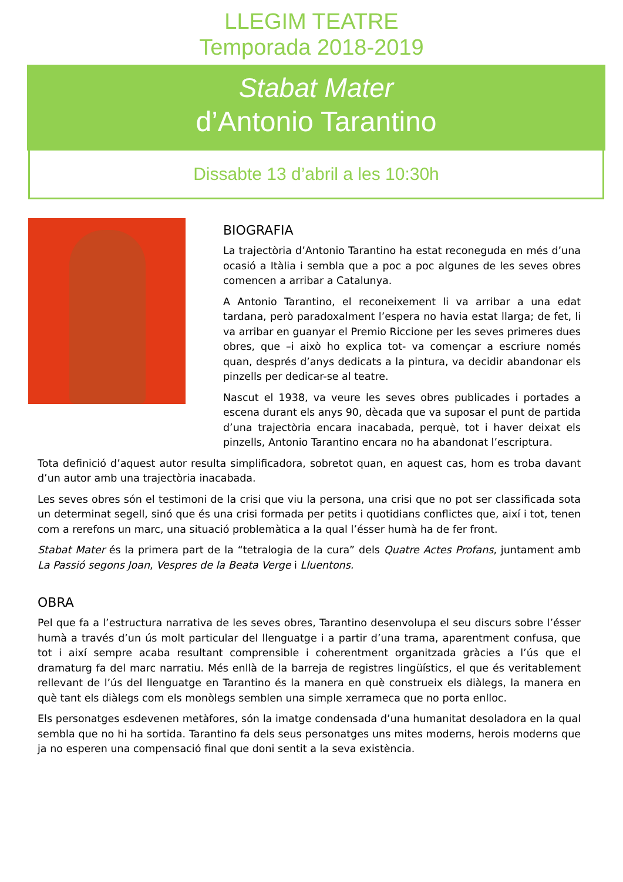LLEGIM TEATRE
Temporada 2018-2019
Stabat Mater
d’Antonio Tarantino
Dissabte 13 d’abril a les 10:30h
BIOGRAFIA
La trajectòria d’Antonio Tarantino ha estat reconeguda en més d’una ocasió a Itàlia i sembla que a poc a poc algunes de les seves obres comencen a arribar a Catalunya.
A Antonio Tarantino, el reconeixement li va arribar a una edat tardana, però paradoxalment l’espera no havia estat llarga; de fet, li va arribar en guanyar el Premio Riccione per les seves primeres dues obres, que –i això ho explica tot- va començar a escriure només quan, després d’anys dedicats a la pintura, va decidir abandonar els pinzells per dedicar-se al teatre.
Nascut el 1938, va veure les seves obres publicades i portades a escena durant els anys 90, dècada que va suposar el punt de partida d’una trajectòria encara inacabada, perquè, tot i haver deixat els pinzells, Antonio Tarantino encara no ha abandonat l’escriptura.
Tota definició d’aquest autor resulta simplificadora, sobretot quan, en aquest cas, hom es troba davant d’un autor amb una trajectòria inacabada.
Les seves obres són el testimoni de la crisi que viu la persona, una crisi que no pot ser classificada sota un determinat segell, sinó que és una crisi formada per petits i quotidians conflictes que, així i tot, tenen com a rerefons un marc, una situació problemàtica a la qual l’ésser humà ha de fer front.
Stabat Mater és la primera part de la “tetralogia de la cura” dels Quatre Actes Profans, juntament amb La Passió segons Joan, Vespres de la Beata Verge i Lluentons.
OBRA
Pel que fa a l’estructura narrativa de les seves obres, Tarantino desenvolupa el seu discurs sobre l’ésser humà a través d’un ús molt particular del llenguatge i a partir d’una trama, aparentment confusa, que tot i així sempre acaba resultant comprensible i coherentment organitzada gràcies a l’ús que el dramaturg fa del marc narratiu. Més enllà de la barreja de registres lingüístics, el que és veritablement rellevant de l’ús del llenguatge en Tarantino és la manera en què construeix els diàlegs, la manera en què tant els diàlegs com els monòlegs semblen una simple xerrameca que no porta enlloc.
Els personatges esdevenen metàfores, són la imatge condensada d’una humanitat desoladora en la qual sembla que no hi ha sortida. Tarantino fa dels seus personatges uns mites moderns, herois moderns que ja no esperen una compensació final que doni sentit a la seva existència.